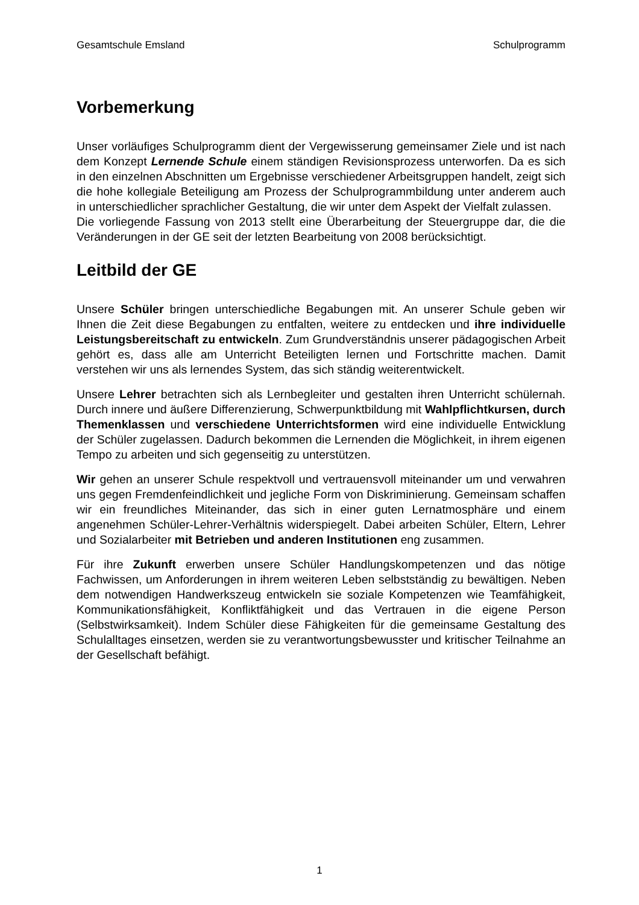Gesamtschule Emsland Schulprogramm
Vorbemerkung
Unser vorläufiges Schulprogramm dient der Vergewisserung gemeinsamer Ziele und ist nach dem Konzept Lernende Schule einem ständigen Revisionsprozess unterworfen. Da es sich in den einzelnen Abschnitten um Ergebnisse verschiedener Arbeitsgruppen handelt, zeigt sich die hohe kollegiale Beteiligung am Prozess der Schulprogrammbildung unter anderem auch in unterschiedlicher sprachlicher Gestaltung, die wir unter dem Aspekt der Vielfalt zulassen.
Die vorliegende Fassung von 2013 stellt eine Überarbeitung der Steuergruppe dar, die die Veränderungen in der GE seit der letzten Bearbeitung von 2008 berücksichtigt.
Leitbild der GE
Unsere Schüler bringen unterschiedliche Begabungen mit. An unserer Schule geben wir Ihnen die Zeit diese Begabungen zu entfalten, weitere zu entdecken und ihre individuelle Leistungsbereitschaft zu entwickeln. Zum Grundverständnis unserer pädagogischen Arbeit gehört es, dass alle am Unterricht Beteiligten lernen und Fortschritte machen. Damit verstehen wir uns als lernendes System, das sich ständig weiterentwickelt.
Unsere Lehrer betrachten sich als Lernbegleiter und gestalten ihren Unterricht schülernah. Durch innere und äußere Differenzierung, Schwerpunktbildung mit Wahlpflichtkursen, durch Themenklassen und verschiedene Unterrichtsformen wird eine individuelle Entwicklung der Schüler zugelassen. Dadurch bekommen die Lernenden die Möglichkeit, in ihrem eigenen Tempo zu arbeiten und sich gegenseitig zu unterstützen.
Wir gehen an unserer Schule respektvoll und vertrauensvoll miteinander um und verwahren uns gegen Fremdenfeindlichkeit und jegliche Form von Diskriminierung. Gemeinsam schaffen wir ein freundliches Miteinander, das sich in einer guten Lernatmosphäre und einem angenehmen Schüler-Lehrer-Verhältnis widerspiegelt. Dabei arbeiten Schüler, Eltern, Lehrer und Sozialarbeiter mit Betrieben und anderen Institutionen eng zusammen.
Für ihre Zukunft erwerben unsere Schüler Handlungskompetenzen und das nötige Fachwissen, um Anforderungen in ihrem weiteren Leben selbstständig zu bewältigen. Neben dem notwendigen Handwerkszeug entwickeln sie soziale Kompetenzen wie Teamfähigkeit, Kommunikationsfähigkeit, Konfliktfähigkeit und das Vertrauen in die eigene Person (Selbstwirksamkeit). Indem Schüler diese Fähigkeiten für die gemeinsame Gestaltung des Schulalltages einsetzen, werden sie zu verantwortungsbewusster und kritischer Teilnahme an der Gesellschaft befähigt.
1